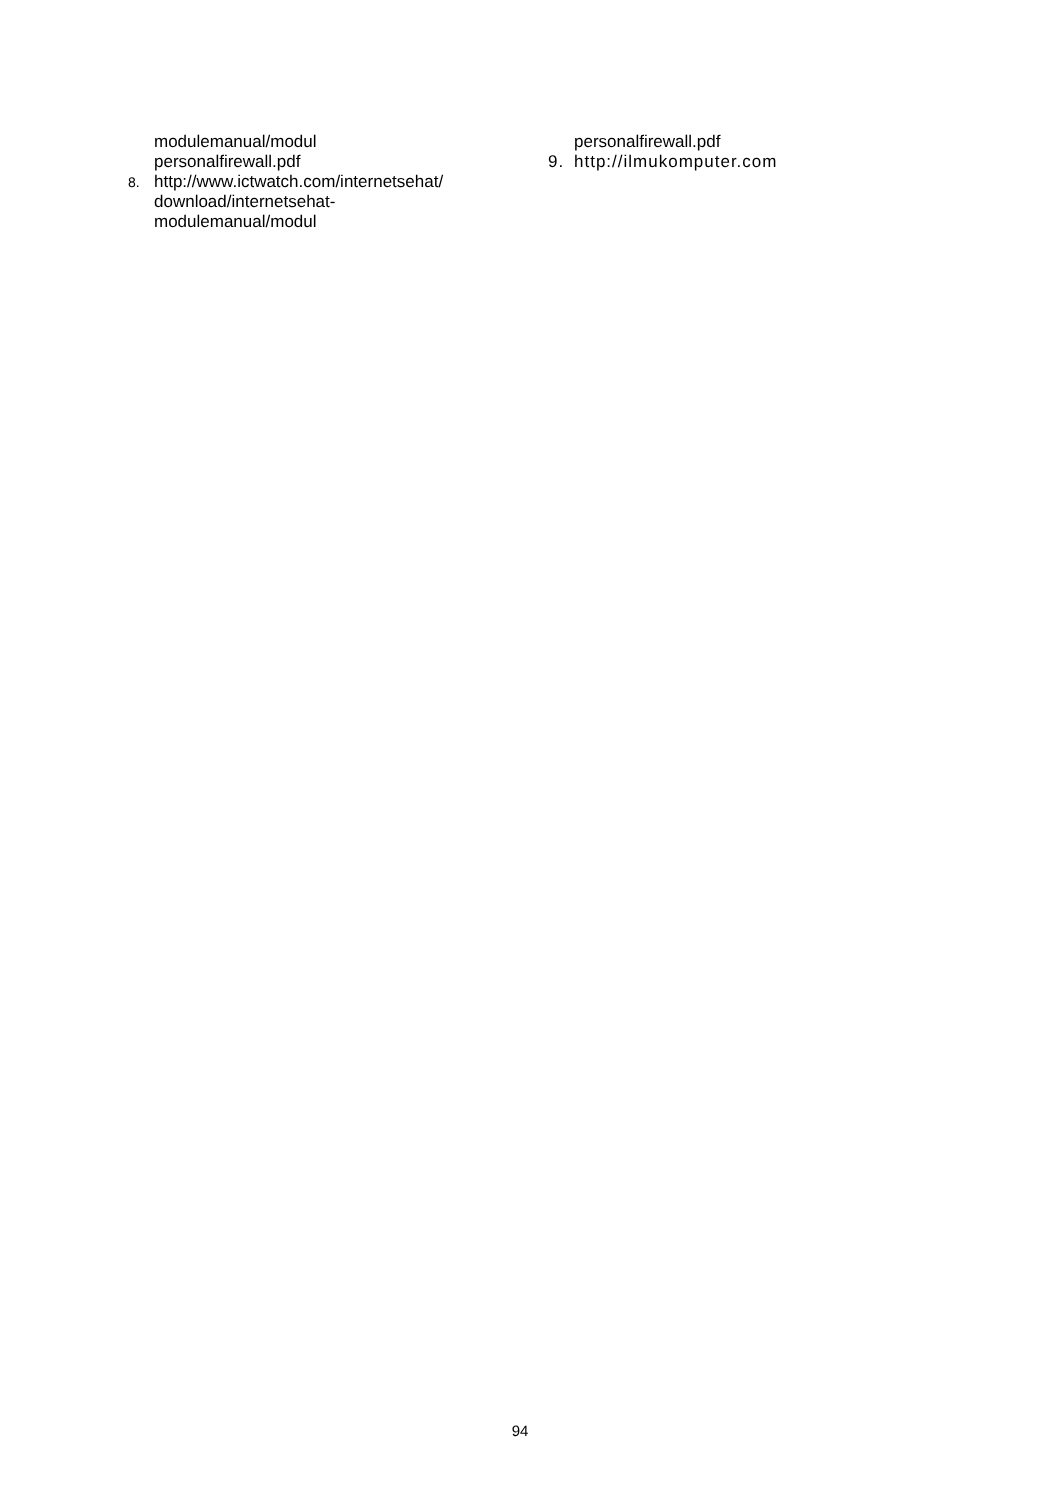modulemanual/modul
personalfirewall.pdf
8. http://www.ictwatch.com/internetsehat/
download/internetsehat-
modulemanual/modul
personalfirewall.pdf
9. http://ilmukomputer.com
94